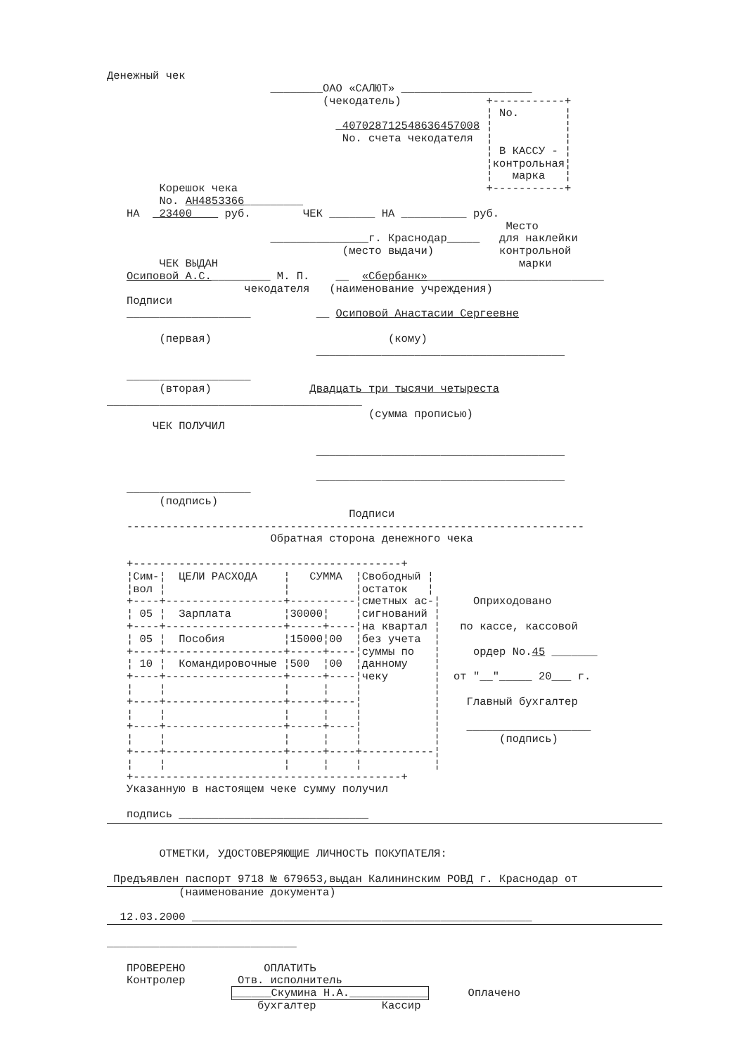Денежный чек
                         ________ОАО «САЛЮТ» ____________________
                                 (чекодатель)             +-----------+
                                                          ¦ No.       ¦
                                   _40702871254863645700​8 ¦           ¦
                                    No. счета чекодателя  ¦           ¦
                                                          ¦ В КАССУ - ¦
                                                          ¦контрольная¦
                                                          ¦   марка   ¦
        Корешок чека                                      +-----------+
        No. АН4853366_________
   НА  _23400____ руб.        ЧЕК _______ НА __________ руб.
                                                             Место
                         _______________г. Краснодар_____   для наклейки
                                    (место выдачи)          контрольной
        ЧЕК ВЫДАН                                              марки
   Осиповой А.С._________ М. П.    __  «Сбербанк»___________________________
                     чекодателя   (наименование учреждения)
   Подписи
   ___________________          __ Осиповой Анастасии Сергеевне

        (первая)                           (кому)
                                ______________________________________

   ___________________
        (вторая)               Двадцать три тысячи четыреста
_______________________________________
                                        (сумма прописью)
       ЧЕК ПОЛУЧИЛ

                                ______________________________________

                                ______________________________________
   ___________________
        (подпись)
                                     Подписи
   ----------------------------------------------------------------------
                         Обратная сторона денежного чека

   +-----------------------------------------+
   ¦Сим-¦  ЦЕЛИ РАСХОДА    ¦   СУММА  ¦Свободный ¦
   ¦вол ¦                  ¦          ¦остаток   ¦
   +----+------------------+----------¦сметных ас-¦     Оприходовано
   ¦ 05 ¦  Зарплата        ¦30000¦    ¦сигнований ¦
   +----+------------------+-----+----¦на квартал ¦   по кассе, кассовой
   ¦ 05 ¦  Пособия         ¦15000¦00  ¦без учета  ¦
   +----+------------------+-----+----¦суммы по   ¦     ордер No.45 _______
   ¦ 10 ¦  Командировочные ¦500  ¦00  ¦данному    ¦
   +----+------------------+-----+----¦чеку       ¦  от "__"_____ 20___ г.
   ¦    ¦                  ¦     ¦    ¦           ¦
   +----+------------------+-----+----¦           ¦    Главный бухгалтер
   ¦    ¦                  ¦     ¦    ¦           ¦
   +----+------------------+-----+----¦           ¦    ___________________
   ¦    ¦                  ¦     ¦    ¦           ¦         (подпись)
   +----+------------------+-----+----+-----------¦
   ¦    ¦                  ¦     ¦    ¦           ¦
   +-----------------------------------------+
   Указанную в настоящем чеке сумму получил

   подпись _____________________________


        ОТМЕТКИ, УДОСТОВЕРЯЮЩИЕ ЛИЧНОСТЬ ПОКУПАТЕЛЯ:

 Предъявлен паспорт 9718 № 679653,выдан Калининским РОВД г. Краснодар от
           (наименование документа)

  12.03.2000 ____________________________________________________

_____________________________

   ПРОВЕРЕНО            ОПЛАТИТЬ
   Контролер        Отв. исполнитель
                   ______Скумина Н.А.____________      Оплачено
                       бухгалтер          Кассир